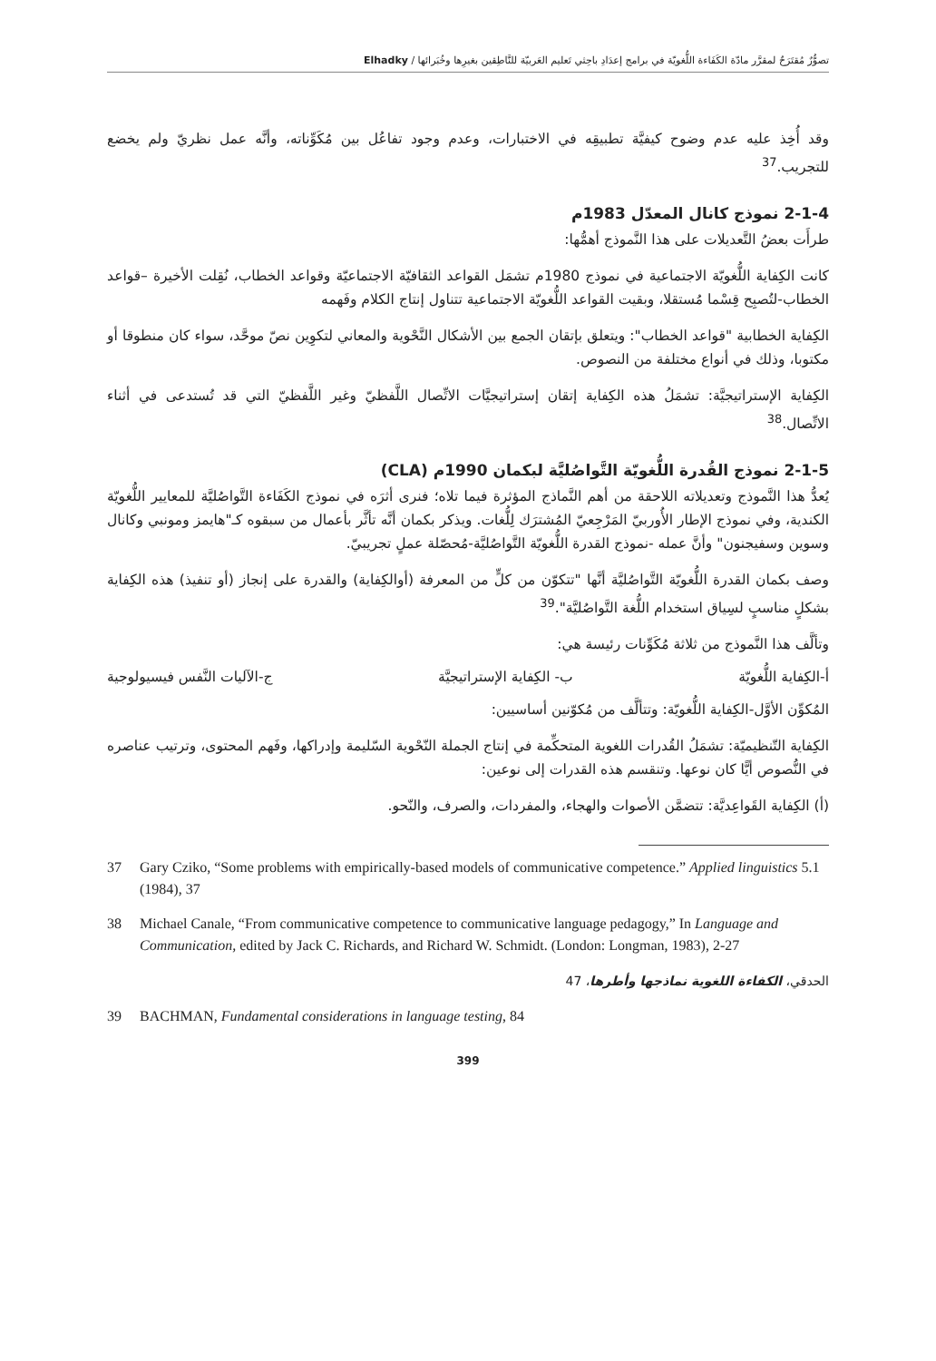تصوُّرٌ مُقتَرَحٌ لمقرَّر مادّة الكَفَاءة اللُّغويّة في برامج إعدَادِ باحِثي تَعليم العَربيّة للنَّاطِقين بغيرِها وخُبَرائها / Elhadky
وقد أُخِذ عليه عدم وضوح كيفيَّة تطبيقِه في الاختبارات، وعدم وجود تفاعُل بين مُكَوِّناته، وأنَّه عمل نظريّ ولم يخضع للتجريب.<sup>37</sup>
2-1-4 نموذج كانال المعدّل 1983م
طرأَت بعضُ التَّعديلات على هذا النَّموذج أهمُّها:
كانت الكِفاية اللُّغويّة الاجتماعية في نموذج 1980م تشمَل القواعد الثقافيّة الاجتماعيّة وقواعد الخطاب، نُقِلت الأخيرة –قواعد الخطاب-لتُصبِح قِسْما مُستقلا، وبقيت القواعد اللُّغويّة الاجتماعية تتناول إنتاج الكلام وفَهمه
الكِفاية الخطابية "قواعد الخطاب": ويتعلق بإتقان الجمع بين الأشكال النَّحْوية والمعاني لتكوِين نصّ موحَّد، سواء كان منطوقا أو مكتوبا، وذلك في أنواع مختلفة من النصوص.
الكِفاية الإستراتيجيَّة: تشمَلُ هذه الكِفاية إتقان إستراتيجيَّات الاتِّصال اللَّفظيّ وغير اللَّفظيّ التي قد تُستدعى في أثناء الاتِّصال.<sup>38</sup>
2-1-5 نموذج القُدرة اللُّغويّة التَّواصُليَّة لبكمان 1990م (CLA)
يُعدُّ هذا النَّموذج وتعديلاته اللاحقة من أهم النَّماذج المؤثرة فيما تلاه؛ فنرى أثرَه في نموذج الكَفَاءة التَّواصُليَّة للمعايير اللُّغويّة الكندية، وفي نموذج الإطار الأُوربيّ المَرْجِعيّ المُشترَك لِلُّغات. ويذكر بكمان أنَّه تأثَّر بأعمال من سبقوه كـ"هايمز ومونبي وكانال وسوين وسفيجنون" وأنَّ عمله -نموذج القدرة اللُّغويّة التَّواصُليَّة-مُحصّلة عملٍ تجريبيّ.
وصف بكمان القدرة اللُّغويّة التَّواصُليَّة أنَّها "تتكوّن من كلٍّ من المعرفة (أوالكِفاية) والقدرة على إنجاز (أو تنفيذ) هذه الكِفاية بشكلٍ مناسبٍ لسِياق استخدام اللُّغة التَّواصُليَّة".<sup>39</sup>
وتألَّف هذا النَّموذج من ثلاثة مُكَوِّنات رئيسة هي:
أ-الكِفاية اللُّغويّة ب- الكِفاية الإستراتيجيَّة ج-الآليات النَّفس فيسيولوجية
المُكوِّن الأوَّل-الكِفاية اللُّغويّة: وتتألَّف من مُكوّنين أساسيين:
الكِفاية التّنظيميّة: تشمَلُ القُدرات اللغوية المتحكِّمة في إنتاج الجملة النّحْوية السّليمة وإدراكها، وفَهم المحتوى، وترتيب عناصره في النُّصوص أيًّا كان نوعها. وتنقسم هذه القدرات إلى نوعين:
(أ) الكِفاية القَواعِديَّة: تتضمَّن الأصوات والهجاء، والمفردات، والصرف، والنّحو.
37 Gary Cziko, “Some problems with empirically-based models of communicative competence.” Applied linguistics 5.1 (1984), 37
38 Michael Canale, “From communicative competence to communicative language pedagogy,” In Language and Communication, edited by Jack C. Richards, and Richard W. Schmidt. (London: Longman, 1983), 2-27
الحدقي، الكفاءة اللغوية نماذجها وأطرها، 47
39 BACHMAN, Fundamental considerations in language testing, 84
399